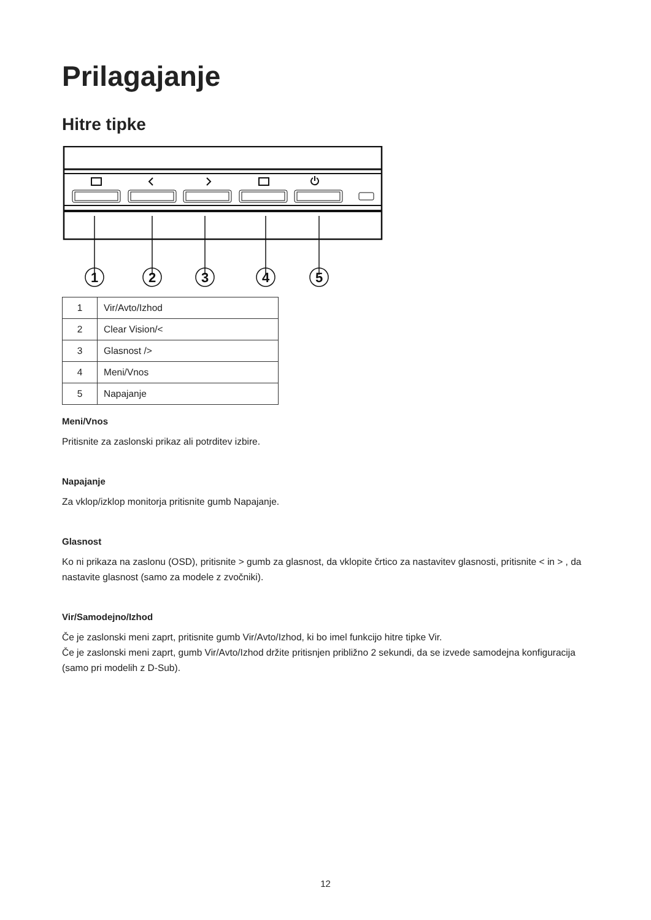Prilagajanje
Hitre tipke
1
2
3
4
5
| 1 | Vir/Avto/Izhod |
| 2 | Clear Vision/< |
| 3 | Glasnost /> |
| 4 | Meni/Vnos |
| 5 | Napajanje |
Meni/Vnos
Pritisnite za zaslonski prikaz ali potrditev izbire.
Napajanje
Za vklop/izklop monitorja pritisnite gumb Napajanje.
Glasnost
Ko ni prikaza na zaslonu (OSD), pritisnite > gumb za glasnost, da vklopite črtico za nastavitev glasnosti, pritisnite < in > , da nastavite glasnost (samo za modele z zvočniki).
Vir/Samodejno/Izhod
Če je zaslonski meni zaprt, pritisnite gumb Vir/Avto/Izhod, ki bo imel funkcijo hitre tipke Vir.
Če je zaslonski meni zaprt, gumb Vir/Avto/Izhod držite pritisnjen približno 2 sekundi, da se izvede samodejna konfiguracija (samo pri modelih z D-Sub).
12